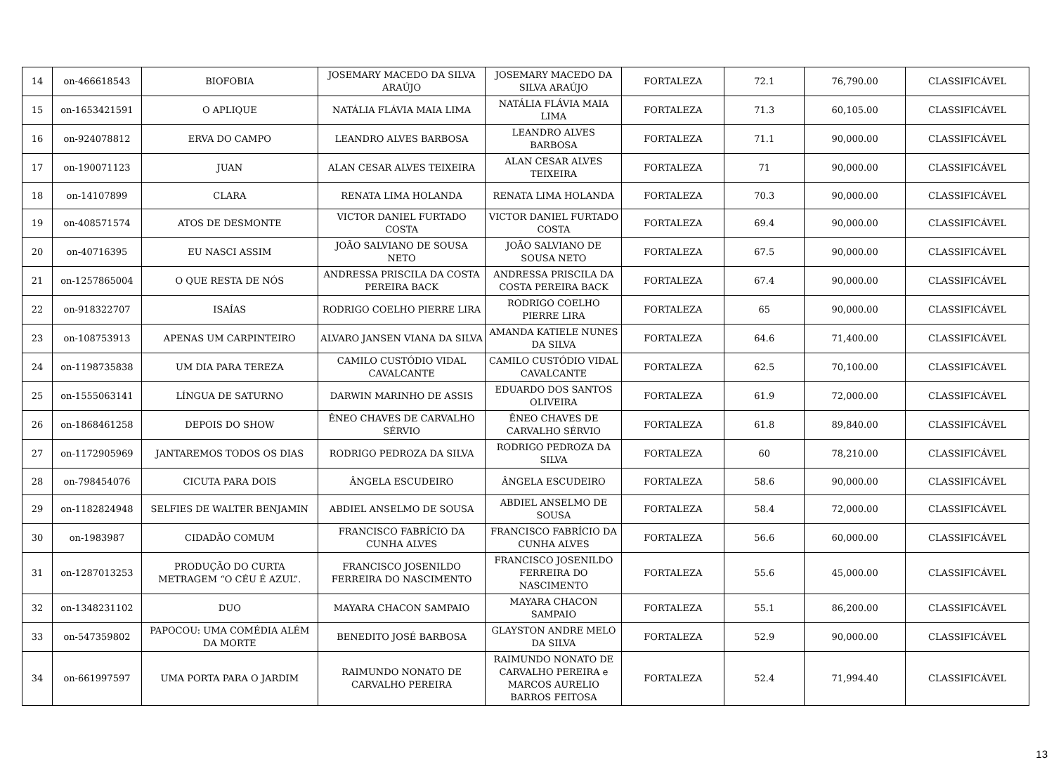| 14 | on-466618543 | BIOFOBIA | JOSEMARY MACEDO DA SILVA ARAÚJO | JOSEMARY MACEDO DA SILVA ARAÚJO | FORTALEZA | 72.1 | 76,790.00 | CLASSIFICÁVEL |
| 15 | on-1653421591 | O APLIQUE | NATÁLIA FLÁVIA MAIA LIMA | NATÁLIA FLÁVIA MAIA LIMA | FORTALEZA | 71.3 | 60,105.00 | CLASSIFICÁVEL |
| 16 | on-924078812 | ERVA DO CAMPO | LEANDRO ALVES BARBOSA | LEANDRO ALVES BARBOSA | FORTALEZA | 71.1 | 90,000.00 | CLASSIFICÁVEL |
| 17 | on-190071123 | JUAN | ALAN CESAR ALVES TEIXEIRA | ALAN CESAR ALVES TEIXEIRA | FORTALEZA | 71 | 90,000.00 | CLASSIFICÁVEL |
| 18 | on-14107899 | CLARA | RENATA LIMA HOLANDA | RENATA LIMA HOLANDA | FORTALEZA | 70.3 | 90,000.00 | CLASSIFICÁVEL |
| 19 | on-408571574 | ATOS DE DESMONTE | VICTOR DANIEL FURTADO COSTA | VICTOR DANIEL FURTADO COSTA | FORTALEZA | 69.4 | 90,000.00 | CLASSIFICÁVEL |
| 20 | on-40716395 | EU NASCI ASSIM | JOÃO SALVIANO DE SOUSA NETO | JOÃO SALVIANO DE SOUSA NETO | FORTALEZA | 67.5 | 90,000.00 | CLASSIFICÁVEL |
| 21 | on-1257865004 | O QUE RESTA DE NÓS | ANDRESSA PRISCILA DA COSTA PEREIRA BACK | ANDRESSA PRISCILA DA COSTA PEREIRA BACK | FORTALEZA | 67.4 | 90,000.00 | CLASSIFICÁVEL |
| 22 | on-918322707 | ISAÍAS | RODRIGO COELHO PIERRE LIRA | RODRIGO COELHO PIERRE LIRA | FORTALEZA | 65 | 90,000.00 | CLASSIFICÁVEL |
| 23 | on-108753913 | APENAS UM CARPINTEIRO | ALVARO JANSEN VIANA DA SILVA | AMANDA KATIELE NUNES DA SILVA | FORTALEZA | 64.6 | 71,400.00 | CLASSIFICÁVEL |
| 24 | on-1198735838 | UM DIA PARA TEREZA | CAMILO CUSTÓDIO VIDAL CAVALCANTE | CAMILO CUSTÓDIO VIDAL CAVALCANTE | FORTALEZA | 62.5 | 70,100.00 | CLASSIFICÁVEL |
| 25 | on-1555063141 | LÍNGUA DE SATURNO | DARWIN MARINHO DE ASSIS | EDUARDO DOS SANTOS OLIVEIRA | FORTALEZA | 61.9 | 72,000.00 | CLASSIFICÁVEL |
| 26 | on-1868461258 | DEPOIS DO SHOW | ÊNEO CHAVES DE CARVALHO SÉRVIO | ÊNEO CHAVES DE CARVALHO SÉRVIO | FORTALEZA | 61.8 | 89,840.00 | CLASSIFICÁVEL |
| 27 | on-1172905969 | JANTAREMOS TODOS OS DIAS | RODRIGO PEDROZA DA SILVA | RODRIGO PEDROZA DA SILVA | FORTALEZA | 60 | 78,210.00 | CLASSIFICÁVEL |
| 28 | on-798454076 | CICUTA PARA DOIS | ÂNGELA ESCUDEIRO | ÂNGELA ESCUDEIRO | FORTALEZA | 58.6 | 90,000.00 | CLASSIFICÁVEL |
| 29 | on-1182824948 | SELFIES DE WALTER BENJAMIN | ABDIEL ANSELMO DE SOUSA | ABDIEL ANSELMO DE SOUSA | FORTALEZA | 58.4 | 72,000.00 | CLASSIFICÁVEL |
| 30 | on-1983987 | CIDADÃO COMUM | FRANCISCO FABRÍCIO DA CUNHA ALVES | FRANCISCO FABRÍCIO DA CUNHA ALVES | FORTALEZA | 56.6 | 60,000.00 | CLASSIFICÁVEL |
| 31 | on-1287013253 | PRODUÇÃO DO CURTA METRAGEM “O CÉU É AZUL”. | FRANCISCO JOSENILDO FERREIRA DO NASCIMENTO | FRANCISCO JOSENILDO FERREIRA DO NASCIMENTO | FORTALEZA | 55.6 | 45,000.00 | CLASSIFICÁVEL |
| 32 | on-1348231102 | DUO | MAYARA CHACON SAMPAIO | MAYARA CHACON SAMPAIO | FORTALEZA | 55.1 | 86,200.00 | CLASSIFICÁVEL |
| 33 | on-547359802 | PAPOCOU: UMA COMÉDIA ALÉM DA MORTE | BENEDITO JOSÉ BARBOSA | GLAYSTON ANDRE MELO DA SILVA | FORTALEZA | 52.9 | 90,000.00 | CLASSIFICÁVEL |
| 34 | on-661997597 | UMA PORTA PARA O JARDIM | RAIMUNDO NONATO DE CARVALHO PEREIRA | RAIMUNDO NONATO DE CARVALHO PEREIRA e MARCOS AURELIO BARROS FEITOSA | FORTALEZA | 52.4 | 71,994.40 | CLASSIFICÁVEL |
13